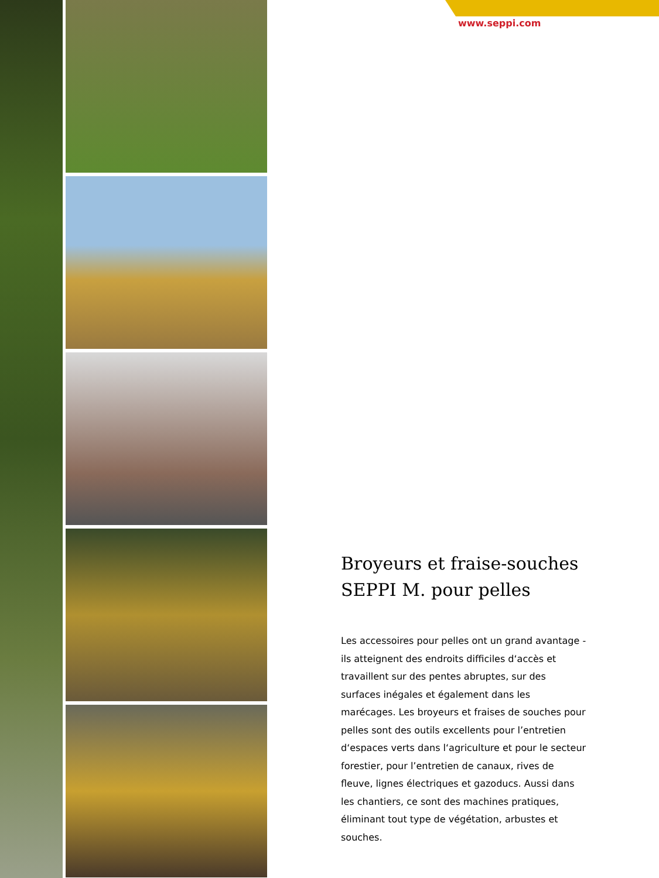www.seppi.com
Broyeurs et fraise-souches SEPPI M. pour pelles
Les accessoires pour pelles ont un grand avantage - ils atteignent des endroits difficiles d‘accès et travaillent sur des pentes abruptes, sur des surfaces inégales et également dans les marécages. Les broyeurs et fraises de souches pour pelles sont des outils excellents pour l’entretien d‘espaces verts dans l‘agriculture et pour le secteur forestier, pour l’entretien de canaux, rives de fleuve, lignes électriques et gazoducs. Aussi dans les chantiers, ce sont des machines pratiques, éliminant tout type de végétation, arbustes et souches.